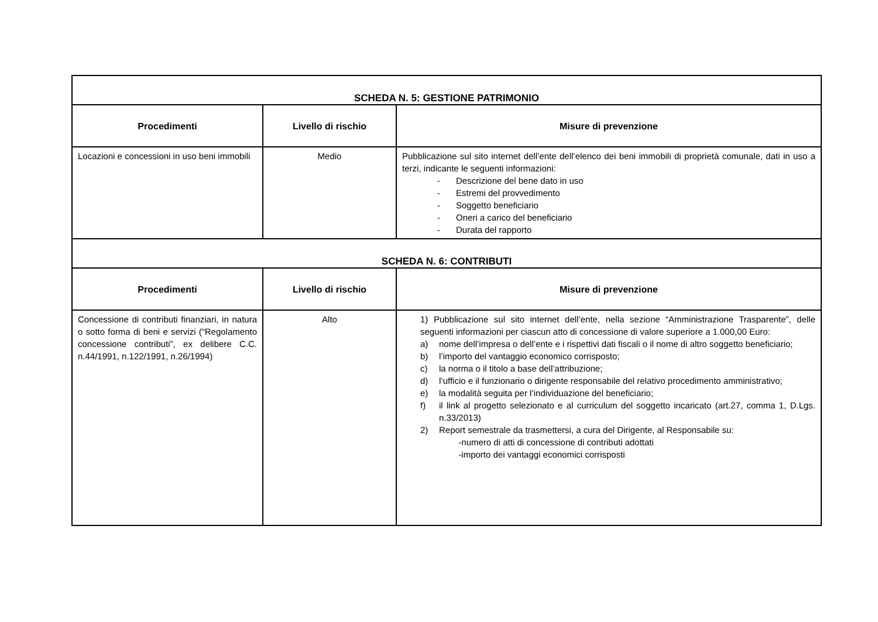| SCHEDA N. 5: GESTIONE PATRIMONIO | | |
| Procedimenti | Livello di rischio | Misure di prevenzione |
| Locazioni e concessioni in uso beni immobili | Medio | Pubblicazione sul sito internet dell’ente dell’elenco dei beni immobili di proprietà comunale, dati in uso a terzi, indicante le seguenti informazioni: - Descrizione del bene dato in uso - Estremi del provvedimento - Soggetto beneficiario - Oneri a carico del beneficiario - Durata del rapporto |
| SCHEDA N. 6: CONTRIBUTI | | |
| Procedimenti | Livello di rischio | Misure di prevenzione |
| Concessione di contributi finanziari, in natura o sotto forma di beni e servizi (“Regolamento concessione contributi”, ex delibere C.C. n.44/1991, n.122/1991, n.26/1994) | Alto | 1) Pubblicazione sul sito internet dell’ente, nella sezione “Amministrazione Trasparente”, delle seguenti informazioni per ciascun atto di concessione di valore superiore a 1.000,00 Euro: a) nome dell’impresa o dell’ente e i rispettivi dati fiscali o il nome di altro soggetto beneficiario; b) l’importo del vantaggio economico corrisposto; c) la norma o il titolo a base dell’attribuzione; d) l’ufficio e il funzionario o dirigente responsabile del relativo procedimento amministrativo; e) la modalità seguita per l’individuazione del beneficiario; f) il link al progetto selezionato e al curriculum del soggetto incaricato (art.27, comma 1, D.Lgs. n.33/2013) 2) Report semestrale da trasmettersi, a cura del Dirigente, al Responsabile su: -numero di atti di concessione di contributi adottati -importo dei vantaggi economici corrisposti |